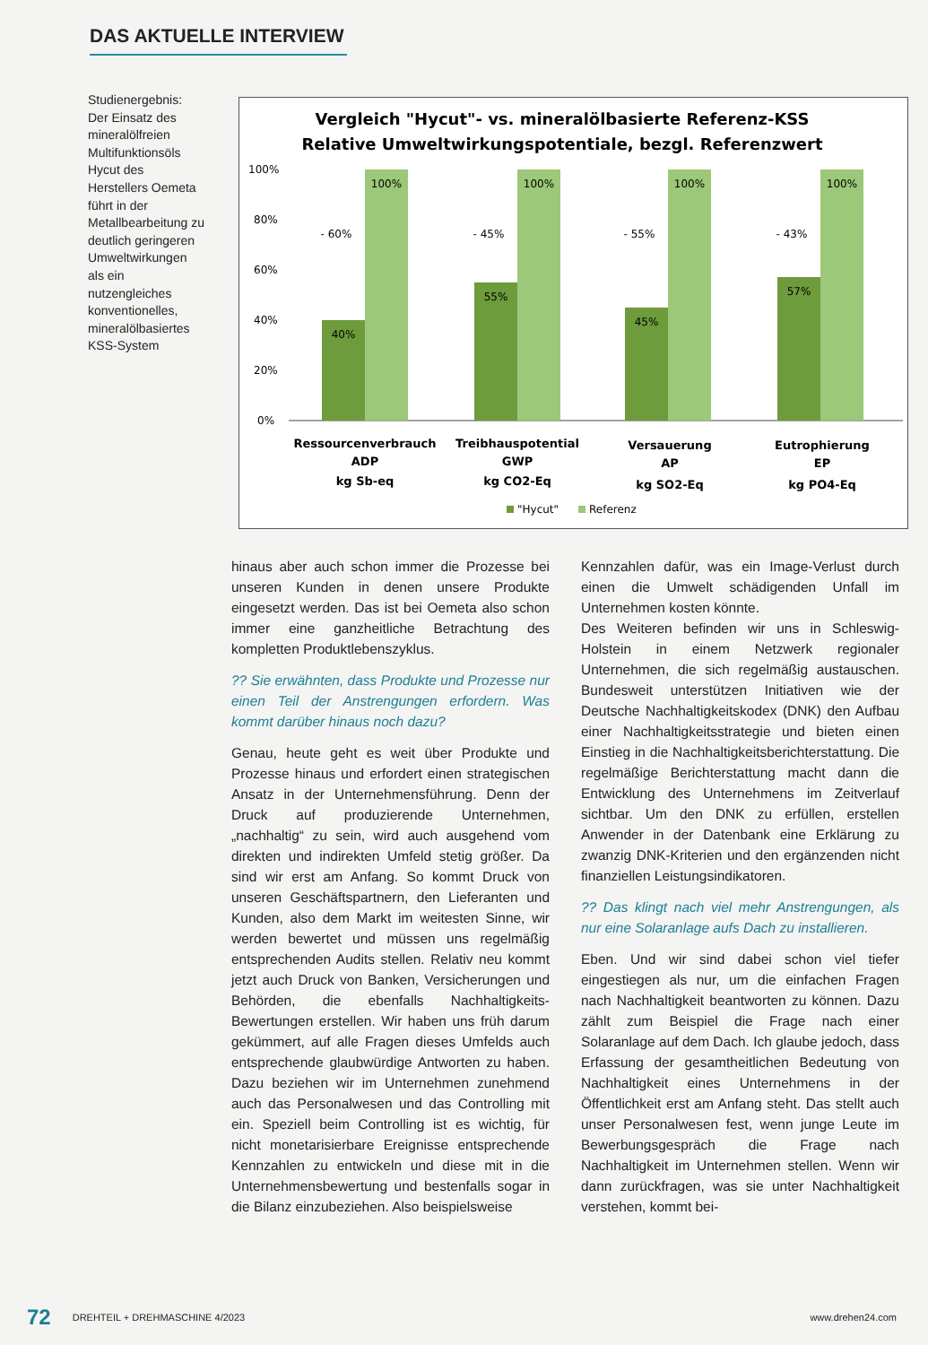DAS AKTUELLE INTERVIEW
Studienergebnis: Der Einsatz des mineralölfreien Multifunktionsöls Hycut des Herstellers Oemeta führt in der Metallbearbeitung zu deutlich geringeren Umweltwirkungen als ein nutzengleiches konventionelles, mineralölbasiertes KSS-System
Vergleich "Hycut"- vs. mineralölbasierte Referenz-KSS
Relative Umweltwirkungspotentiale, bezgl. Referenzwert
100%
80%
60%
40%
20%
0%
40%
55%
45%
57%
100%
100%
100%
100%
- 60%
- 45%
- 55%
- 43%
Ressourcenverbrauch
ADP
kg Sb-eq
Treibhauspotential
GWP
kg CO2-Eq
Versauerung
AP
kg SO2-Eq
Eutrophierung
EP
kg PO4-Eq
"Hycut"
Referenz
hinaus aber auch schon immer die Prozesse bei unseren Kunden in denen unsere Produkte eingesetzt werden. Das ist bei Oemeta also schon immer eine ganzheitliche Betrachtung des kompletten Produktlebenszyklus.
?? Sie erwähnten, dass Produkte und Prozesse nur einen Teil der Anstrengungen erfordern. Was kommt darüber hinaus noch dazu?
Genau, heute geht es weit über Produkte und Prozesse hinaus und erfordert einen strategischen Ansatz in der Unternehmensführung. Denn der Druck auf produzierende Unternehmen, „nachhaltig“ zu sein, wird auch ausgehend vom direkten und indirekten Umfeld stetig größer. Da sind wir erst am Anfang. So kommt Druck von unseren Geschäftspartnern, den Lieferanten und Kunden, also dem Markt im weitesten Sinne, wir werden bewertet und müssen uns regelmäßig entsprechenden Audits stellen. Relativ neu kommt jetzt auch Druck von Banken, Versicherungen und Behörden, die ebenfalls Nachhaltigkeits-Bewertungen erstellen. Wir haben uns früh darum gekümmert, auf alle Fragen dieses Umfelds auch entsprechende glaubwürdige Antworten zu haben. Dazu beziehen wir im Unternehmen zunehmend auch das Personalwesen und das Controlling mit ein. Speziell beim Controlling ist es wichtig, für nicht monetarisierbare Ereignisse entsprechende Kennzahlen zu entwickeln und diese mit in die Unternehmensbewertung und bestenfalls sogar in die Bilanz einzubeziehen. Also beispielsweise
Kennzahlen dafür, was ein Image-Verlust durch einen die Umwelt schädigenden Unfall im Unternehmen kosten könnte.
Des Weiteren befinden wir uns in Schleswig-Holstein in einem Netzwerk regionaler Unternehmen, die sich regelmäßig austauschen. Bundesweit unterstützen Initiativen wie der Deutsche Nachhaltigkeitskodex (DNK) den Aufbau einer Nachhaltigkeitsstrategie und bieten einen Einstieg in die Nachhaltigkeitsberichterstattung. Die regelmäßige Berichterstattung macht dann die Entwicklung des Unternehmens im Zeitverlauf sichtbar. Um den DNK zu erfüllen, erstellen Anwender in der Datenbank eine Erklärung zu zwanzig DNK-Kriterien und den ergänzenden nicht finanziellen Leistungsindikatoren.
?? Das klingt nach viel mehr Anstrengungen, als nur eine Solaranlage aufs Dach zu installieren.
Eben. Und wir sind dabei schon viel tiefer eingestiegen als nur, um die einfachen Fragen nach Nachhaltigkeit beantworten zu können. Dazu zählt zum Beispiel die Frage nach einer Solaranlage auf dem Dach. Ich glaube jedoch, dass Erfassung der gesamtheitlichen Bedeutung von Nachhaltigkeit eines Unternehmens in der Öffentlichkeit erst am Anfang steht. Das stellt auch unser Personalwesen fest, wenn junge Leute im Bewerbungsgespräch die Frage nach Nachhaltigkeit im Unternehmen stellen. Wenn wir dann zurückfragen, was sie unter Nachhaltigkeit verstehen, kommt bei-
72 DREHTEIL + DREHMASCHINE 4/2023 www.drehen24.com